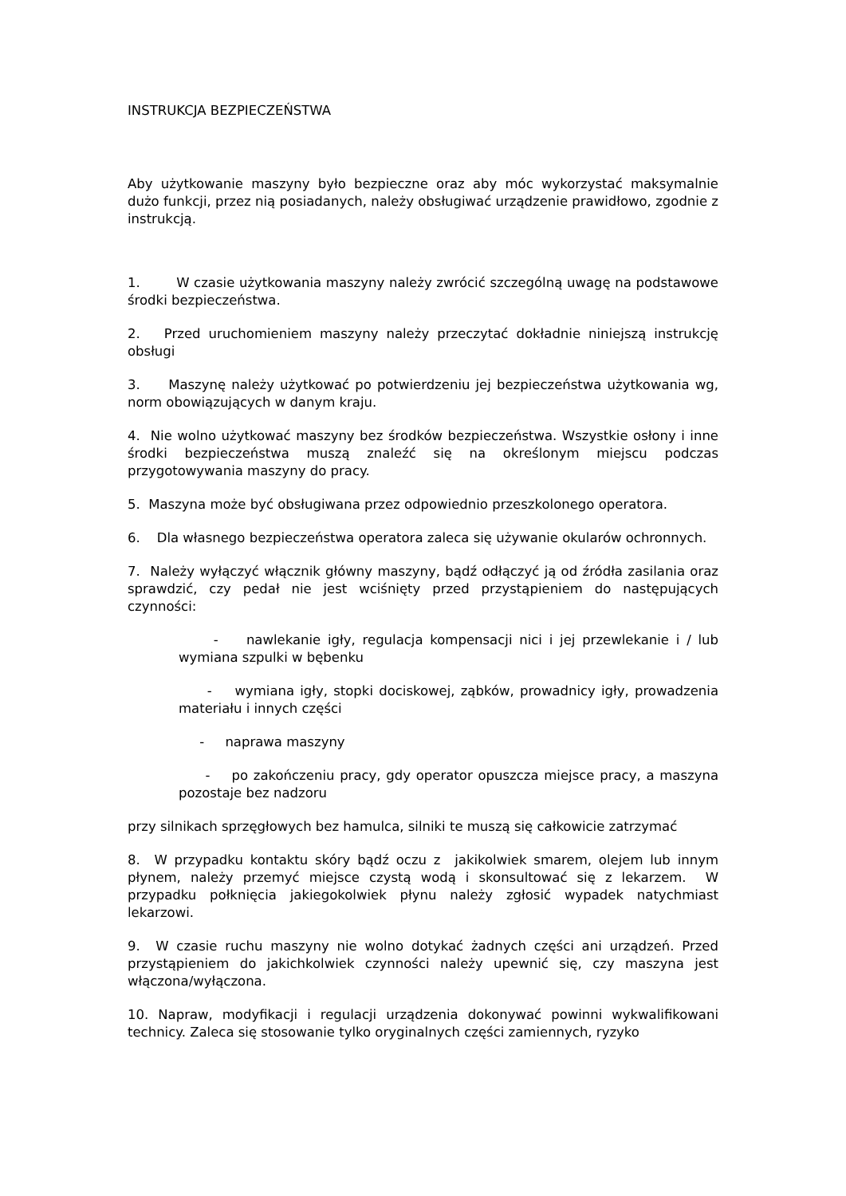INSTRUKCJA BEZPIECZEŃSTWA
Aby użytkowanie maszyny było bezpieczne oraz aby móc wykorzystać maksymalnie dużo funkcji, przez nią posiadanych, należy obsługiwać urządzenie prawidłowo, zgodnie z instrukcją.
1. W czasie użytkowania maszyny należy zwrócić szczególną uwagę na podstawowe środki bezpieczeństwa.
2. Przed uruchomieniem maszyny należy przeczytać dokładnie niniejszą instrukcję obsługi
3. Maszynę należy użytkować po potwierdzeniu jej bezpieczeństwa użytkowania wg, norm obowiązujących w danym kraju.
4. Nie wolno użytkować maszyny bez środków bezpieczeństwa. Wszystkie osłony i inne środki bezpieczeństwa muszą znaleźć się na określonym miejscu podczas przygotowywania maszyny do pracy.
5. Maszyna może być obsługiwana przez odpowiednio przeszkolonego operatora.
6. Dla własnego bezpieczeństwa operatora zaleca się używanie okularów ochronnych.
7. Należy wyłączyć włącznik główny maszyny, bądź odłączyć ją od źródła zasilania oraz sprawdzić, czy pedał nie jest wciśnięty przed przystąpieniem do następujących czynności:
- nawlekanie igły, regulacja kompensacji nici i jej przewlekanie i / lub wymiana szpulki w bębenku
- wymiana igły, stopki dociskowej, ząbków, prowadnicy igły, prowadzenia materiału i innych części
- naprawa maszyny
- po zakończeniu pracy, gdy operator opuszcza miejsce pracy, a maszyna pozostaje bez nadzoru
przy silnikach sprzęgłowych bez hamulca, silniki te muszą się całkowicie zatrzymać
8. W przypadku kontaktu skóry bądź oczu z jakikolwiek smarem, olejem lub innym płynem, należy przemyć miejsce czystą wodą i skonsultować się z lekarzem. W przypadku połknięcia jakiegokolwiek płynu należy zgłosić wypadek natychmiast lekarzowi.
9. W czasie ruchu maszyny nie wolno dotykać żadnych części ani urządzeń. Przed przystąpieniem do jakichkolwiek czynności należy upewnić się, czy maszyna jest włączona/wyłączona.
10. Napraw, modyfikacji i regulacji urządzenia dokonywać powinni wykwalifikowani technicy. Zaleca się stosowanie tylko oryginalnych części zamiennych, ryzyko